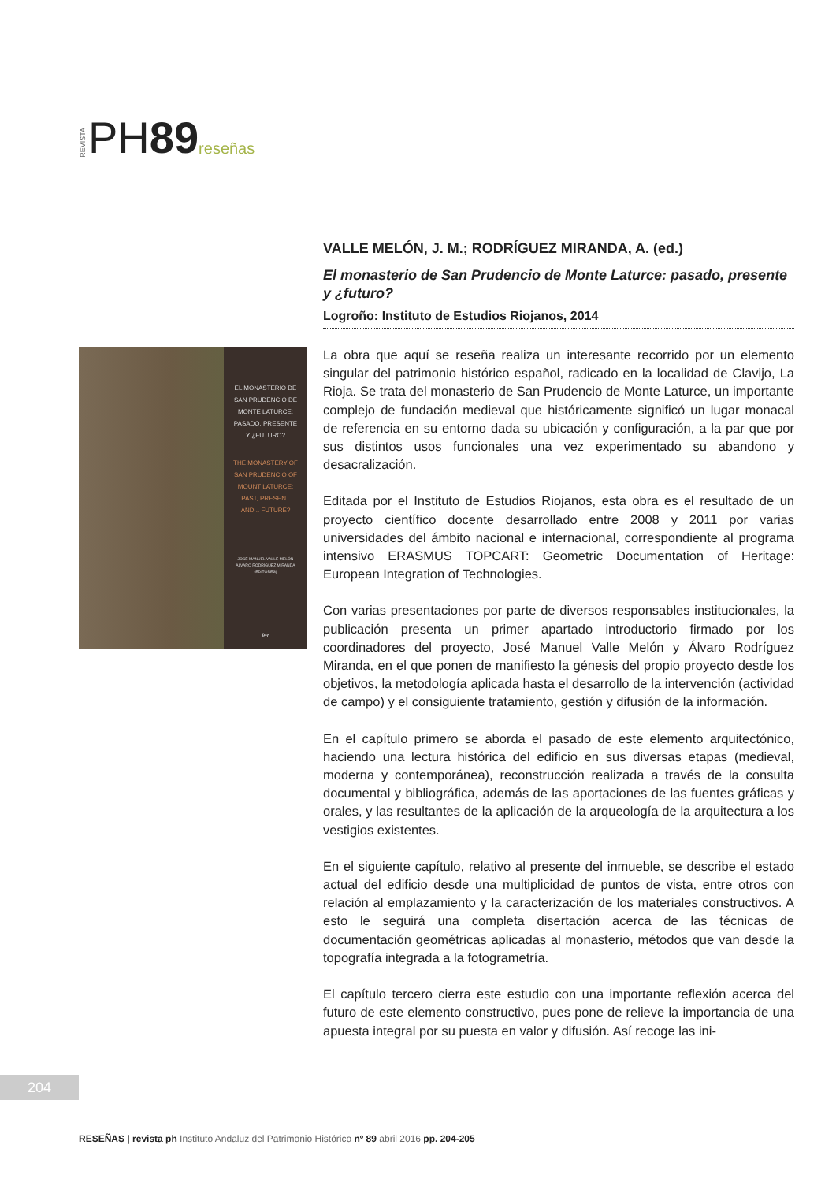REVISTA PH89 reseñas
EL MONASTERIO DE
SAN PRUDENCIO DE
MONTE LATURCE:
PASADO, PRESENTE
Y ¿FUTURO?
THE MONASTERY OF
SAN PRUDENCIO OF
MOUNT LATURCE:
PAST, PRESENT
AND... FUTURE?
JOSÉ MANUEL VALLE MELÓN
ÁLVARO RODRÍGUEZ MIRANDA
(EDITORES)
ier
VALLE MELÓN, J. M.; RODRÍGUEZ MIRANDA, A. (ed.)
El monasterio de San Prudencio de Monte Laturce: pasado, presente y ¿futuro?
Logroño: Instituto de Estudios Riojanos, 2014
La obra que aquí se reseña realiza un interesante recorrido por un elemento singular del patrimonio histórico español, radicado en la localidad de Clavijo, La Rioja. Se trata del monasterio de San Prudencio de Monte Laturce, un importante complejo de fundación medieval que históricamente significó un lugar monacal de referencia en su entorno dada su ubicación y configuración, a la par que por sus distintos usos funcionales una vez experimentado su abandono y desacralización.
Editada por el Instituto de Estudios Riojanos, esta obra es el resultado de un proyecto científico docente desarrollado entre 2008 y 2011 por varias universidades del ámbito nacional e internacional, correspondiente al programa intensivo ERASMUS TOPCART: Geometric Documentation of Heritage: European Integration of Technologies.
Con varias presentaciones por parte de diversos responsables institucionales, la publicación presenta un primer apartado introductorio firmado por los coordinadores del proyecto, José Manuel Valle Melón y Álvaro Rodríguez Miranda, en el que ponen de manifiesto la génesis del propio proyecto desde los objetivos, la metodología aplicada hasta el desarrollo de la intervención (actividad de campo) y el consiguiente tratamiento, gestión y difusión de la información.
En el capítulo primero se aborda el pasado de este elemento arquitectónico, haciendo una lectura histórica del edificio en sus diversas etapas (medieval, moderna y contemporánea), reconstrucción realizada a través de la consulta documental y bibliográfica, además de las aportaciones de las fuentes gráficas y orales, y las resultantes de la aplicación de la arqueología de la arquitectura a los vestigios existentes.
En el siguiente capítulo, relativo al presente del inmueble, se describe el estado actual del edificio desde una multiplicidad de puntos de vista, entre otros con relación al emplazamiento y la caracterización de los materiales constructivos. A esto le seguirá una completa disertación acerca de las técnicas de documentación geométricas aplicadas al monasterio, métodos que van desde la topografía integrada a la fotogrametría.
El capítulo tercero cierra este estudio con una importante reflexión acerca del futuro de este elemento constructivo, pues pone de relieve la importancia de una apuesta integral por su puesta en valor y difusión. Así recoge las ini-
204
RESEÑAS | revista ph Instituto Andaluz del Patrimonio Histórico nº 89 abril 2016 pp. 204-205